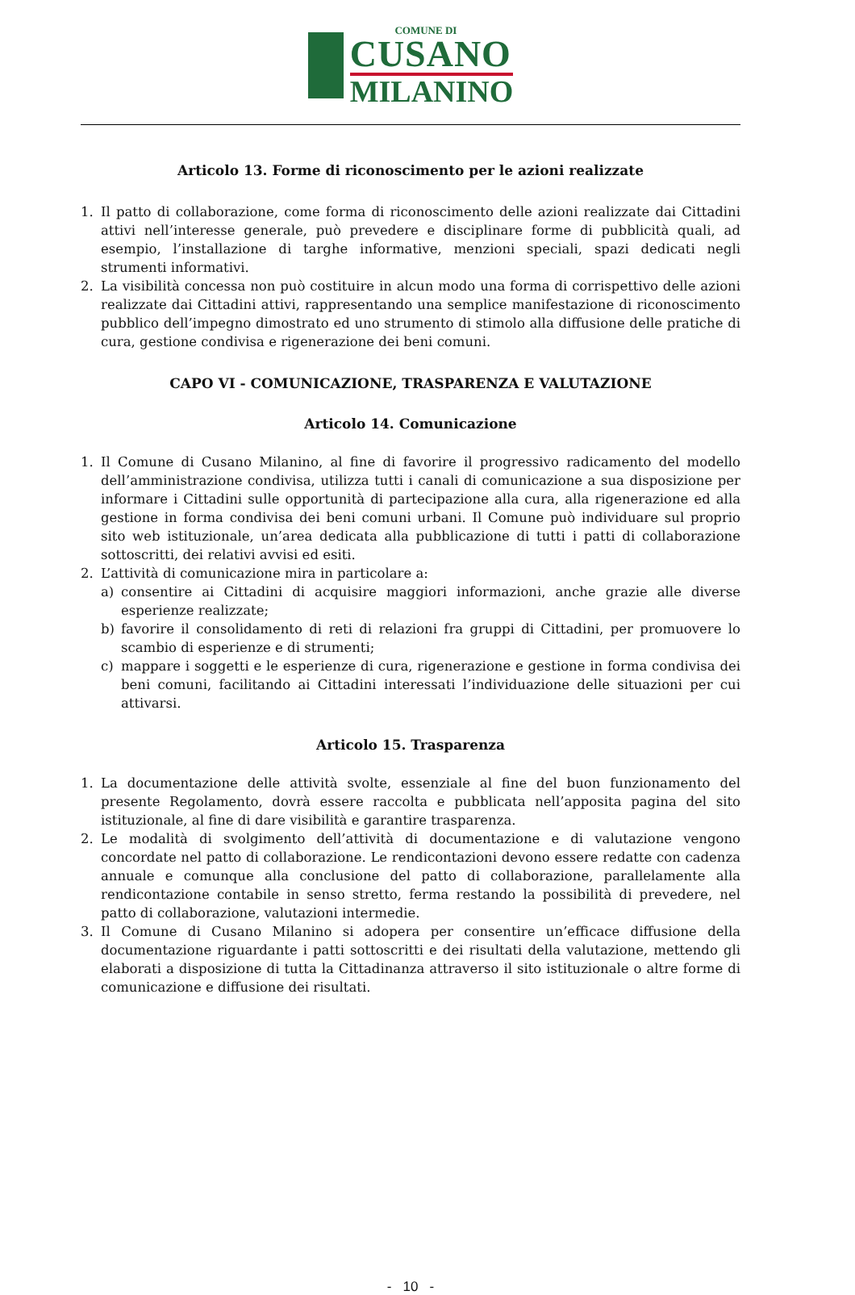COMUNE DI
CUSANO
MILANINO
Articolo 13. Forme di riconoscimento per le azioni realizzate
1. Il patto di collaborazione, come forma di riconoscimento delle azioni realizzate dai Cittadini attivi nell’interesse generale, può prevedere e disciplinare forme di pubblicità quali, ad esempio, l’installazione di targhe informative, menzioni speciali, spazi dedicati negli strumenti informativi.
2. La visibilità concessa non può costituire in alcun modo una forma di corrispettivo delle azioni realizzate dai Cittadini attivi, rappresentando una semplice manifestazione di riconoscimento pubblico dell’impegno dimostrato ed uno strumento di stimolo alla diffusione delle pratiche di cura, gestione condivisa e rigenerazione dei beni comuni.
CAPO VI - COMUNICAZIONE, TRASPARENZA E VALUTAZIONE
Articolo 14. Comunicazione
1. Il Comune di Cusano Milanino, al fine di favorire il progressivo radicamento del modello dell’amministrazione condivisa, utilizza tutti i canali di comunicazione a sua disposizione per informare i Cittadini sulle opportunità di partecipazione alla cura, alla rigenerazione ed alla gestione in forma condivisa dei beni comuni urbani. Il Comune può individuare sul proprio sito web istituzionale, un’area dedicata alla pubblicazione di tutti i patti di collaborazione sottoscritti, dei relativi avvisi ed esiti.
2. L’attività di comunicazione mira in particolare a:
a) consentire ai Cittadini di acquisire maggiori informazioni, anche grazie alle diverse esperienze realizzate;
b) favorire il consolidamento di reti di relazioni fra gruppi di Cittadini, per promuovere lo scambio di esperienze e di strumenti;
c) mappare i soggetti e le esperienze di cura, rigenerazione e gestione in forma condivisa dei beni comuni, facilitando ai Cittadini interessati l’individuazione delle situazioni per cui attivarsi.
Articolo 15. Trasparenza
1. La documentazione delle attività svolte, essenziale al fine del buon funzionamento del presente Regolamento, dovrà essere raccolta e pubblicata nell’apposita pagina del sito istituzionale, al fine di dare visibilità e garantire trasparenza.
2. Le modalità di svolgimento dell’attività di documentazione e di valutazione vengono concordate nel patto di collaborazione. Le rendicontazioni devono essere redatte con cadenza annuale e comunque alla conclusione del patto di collaborazione, parallelamente alla rendicontazione contabile in senso stretto, ferma restando la possibilità di prevedere, nel patto di collaborazione, valutazioni intermedie.
3. Il Comune di Cusano Milanino si adopera per consentire un’efficace diffusione della documentazione riguardante i patti sottoscritti e dei risultati della valutazione, mettendo gli elaborati a disposizione di tutta la Cittadinanza attraverso il sito istituzionale o altre forme di comunicazione e diffusione dei risultati.
- 10 -